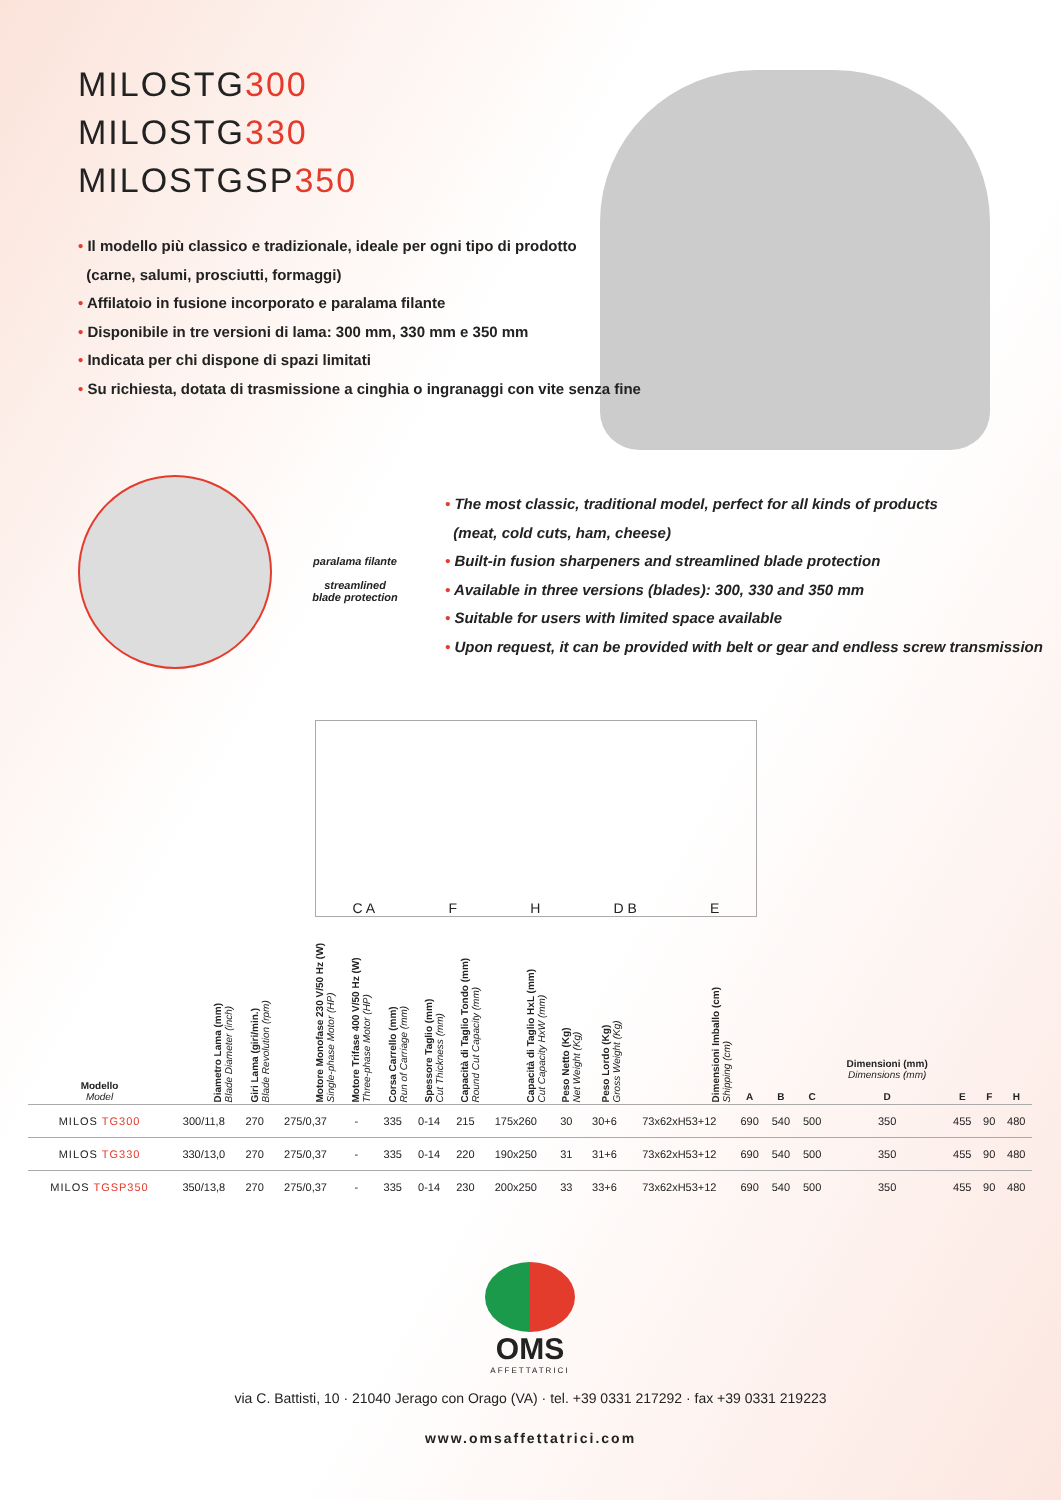MILOSTG300
MILOSTG330
MILOSTGSP350
• Il modello più classico e tradizionale, ideale per ogni tipo di prodotto
(carne, salumi, prosciutti, formaggi)
• Affilatoio in fusione incorporato e paralama filante
• Disponibile in tre versioni di lama: 300 mm, 330 mm e 350 mm
• Indicata per chi dispone di spazi limitati
• Su richiesta, dotata di trasmissione a cinghia o ingranaggi con vite senza fine
paralama filante
streamlined
blade protection
• The most classic, traditional model, perfect for all kinds of products
(meat, cold cuts, ham, cheese)
• Built-in fusion sharpeners and streamlined blade protection
• Available in three versions (blades): 300, 330 and 350 mm
• Suitable for users with limited space available
• Upon request, it can be provided with belt or gear and endless screw transmission
C A F H D B E
| Modello Model | Diametro Lama (mm) Blade Diameter (inch) | Giri Lama (giri/min.) Blade Revolution (rpm) | Motore Monofase 230 V/50 Hz (W) Single-phase Motor (HP) | Motore Trifase 400 V/50 Hz (W) Three-phase Motor (HP) | Corsa Carrello (mm) Run of Carriage (mm) | Spessore Taglio (mm) Cut Thickness (mm) | Capacità di Taglio Tondo (mm) Round Cut Capacity (mm) | Capacità di Taglio HxL (mm) Cut Capacity HxW (mm) | Peso Netto (Kg) Net Weight (Kg) | Peso Lordo (Kg) Gross Weight (Kg) | Dimensioni Imballo (cm) Shipping (cm) | A | B | C | Dimensioni (mm) Dimensions (mm) D | E | F | H |
| --- | --- | --- | --- | --- | --- | --- | --- | --- | --- | --- | --- | --- | --- | --- | --- | --- | --- | --- |
| MILOS TG300 | 300/11,8 | 270 | 275/0,37 | - | 335 | 0-14 | 215 | 175x260 | 30 | 30+6 | 73x62xH53+12 | 690 | 540 | 500 | 350 | 455 | 90 | 480 |
| MILOS TG330 | 330/13,0 | 270 | 275/0,37 | - | 335 | 0-14 | 220 | 190x250 | 31 | 31+6 | 73x62xH53+12 | 690 | 540 | 500 | 350 | 455 | 90 | 480 |
| MILOS TGSP350 | 350/13,8 | 270 | 275/0,37 | - | 335 | 0-14 | 230 | 200x250 | 33 | 33+6 | 73x62xH53+12 | 690 | 540 | 500 | 350 | 455 | 90 | 480 |
OMS
AFFETTATRICI
via C. Battisti, 10 · 21040 Jerago con Orago (VA) · tel. +39 0331 217292 · fax +39 0331 219223
www.omsaffettatrici.com